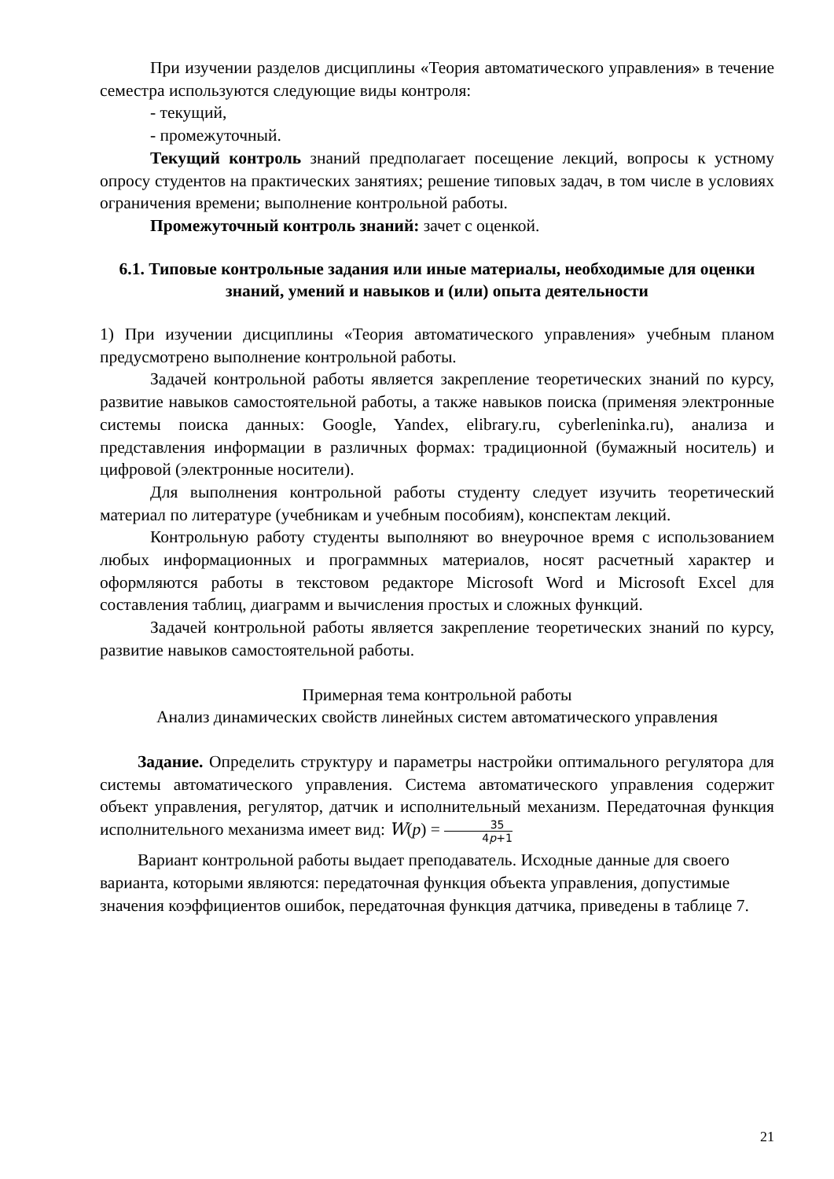При изучении разделов дисциплины «Теория автоматического управления» в течение семестра используются следующие виды контроля:
- текущий,
- промежуточный.
Текущий контроль знаний предполагает посещение лекций, вопросы к устному опросу студентов на практических занятиях; решение типовых задач, в том числе в условиях ограничения времени; выполнение контрольной работы.
Промежуточный контроль знаний: зачет с оценкой.
6.1. Типовые контрольные задания или иные материалы, необходимые для оценки знаний, умений и навыков и (или) опыта деятельности
1) При изучении дисциплины «Теория автоматического управления» учебным планом предусмотрено выполнение контрольной работы.
Задачей контрольной работы является закрепление теоретических знаний по курсу, развитие навыков самостоятельной работы, а также навыков поиска (применяя электронные системы поиска данных: Google, Yandex, elibrary.ru, cyberleninka.ru), анализа и представления информации в различных формах: традиционной (бумажный носитель) и цифровой (электронные носители).
Для выполнения контрольной работы студенту следует изучить теоретический материал по литературе (учебникам и учебным пособиям), конспектам лекций.
Контрольную работу студенты выполняют во внеурочное время с использованием любых информационных и программных материалов, носят расчетный характер и оформляются работы в текстовом редакторе Microsoft Word и Microsoft Excel для составления таблиц, диаграмм и вычисления простых и сложных функций.
Задачей контрольной работы является закрепление теоретических знаний по курсу, развитие навыков самостоятельной работы.
Примерная тема контрольной работы
Анализ динамических свойств линейных систем автоматического управления
Задание. Определить структуру и параметры настройки оптимального регулятора для системы автоматического управления. Система автоматического управления содержит объект управления, регулятор, датчик и исполнительный механизм. Передаточная функция исполнительного механизма имеет вид: W(p) = 35 4p+1
Вариант контрольной работы выдает преподаватель. Исходные данные для своего варианта, которыми являются: передаточная функция объекта управления, допустимые значения коэффициентов ошибок, передаточная функция датчика, приведены в таблице 7.
21